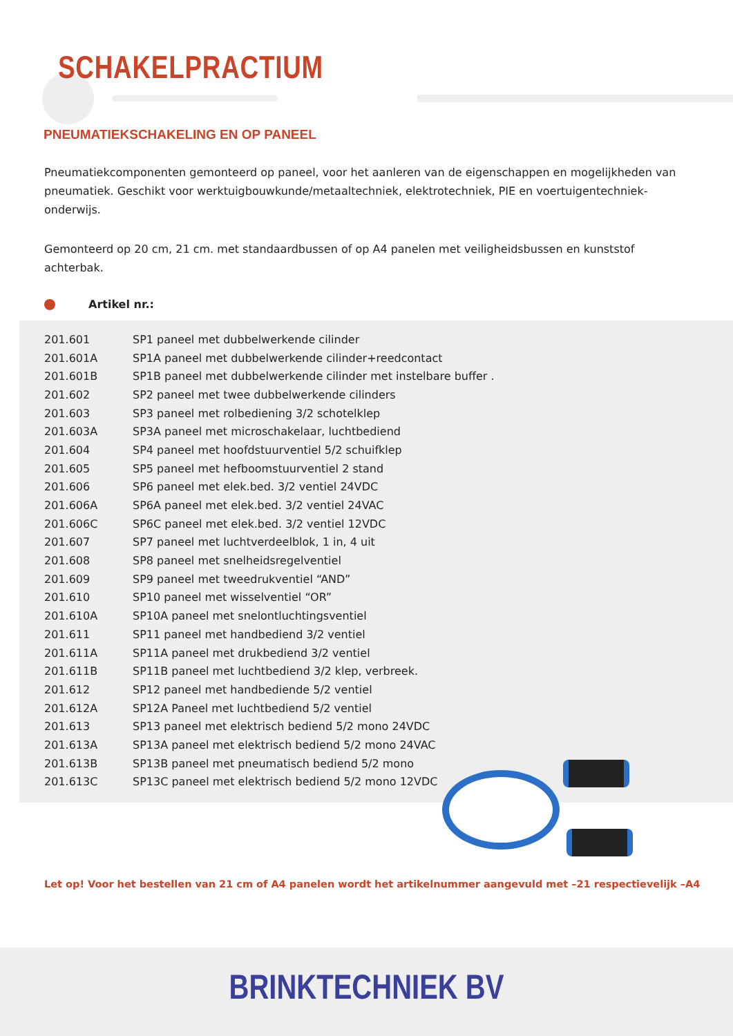SCHAKELPRACTIUM
PNEUMATIEKSCHAKELING EN OP PANEEL
Pneumatiekcomponenten gemonteerd op paneel, voor het aanleren van de eigenschappen en mogelijkheden van pneumatiek. Geschikt voor werktuigbouwkunde/metaaltechniek, elektrotechniek, PIE en voertuigentechniek-onderwijs.
Gemonteerd op 20 cm, 21 cm. met standaardbussen of op A4 panelen met veiligheidsbussen en kunststof achterbak.
Artikel nr.:
| 201.601 | SP1 paneel met dubbelwerkende cilinder |
| 201.601A | SP1A paneel met dubbelwerkende cilinder+reedcontact |
| 201.601B | SP1B paneel met dubbelwerkende cilinder met instelbare buffer . |
| 201.602 | SP2 paneel met twee dubbelwerkende cilinders |
| 201.603 | SP3 paneel met rolbediening 3/2 schotelklep |
| 201.603A | SP3A paneel met microschakelaar, luchtbediend |
| 201.604 | SP4 paneel met hoofdstuurventiel 5/2 schuifklep |
| 201.605 | SP5 paneel met hefboomstuurventiel 2 stand |
| 201.606 | SP6 paneel met elek.bed. 3/2 ventiel 24VDC |
| 201.606A | SP6A paneel met elek.bed. 3/2 ventiel 24VAC |
| 201.606C | SP6C paneel met elek.bed. 3/2 ventiel 12VDC |
| 201.607 | SP7 paneel met luchtverdeelblok, 1 in, 4 uit |
| 201.608 | SP8 paneel met snelheidsregelventiel |
| 201.609 | SP9 paneel met tweedrukventiel “AND” |
| 201.610 | SP10 paneel met wisselventiel “OR” |
| 201.610A | SP10A paneel met snelontluchtingsventiel |
| 201.611 | SP11 paneel met handbediend 3/2 ventiel |
| 201.611A | SP11A paneel met drukbediend 3/2 ventiel |
| 201.611B | SP11B paneel met luchtbediend 3/2 klep, verbreek. |
| 201.612 | SP12 paneel met handbediende 5/2 ventiel |
| 201.612A | SP12A Paneel met luchtbediend 5/2 ventiel |
| 201.613 | SP13 paneel met elektrisch bediend 5/2 mono 24VDC |
| 201.613A | SP13A paneel met elektrisch bediend 5/2 mono 24VAC |
| 201.613B | SP13B paneel met pneumatisch bediend 5/2 mono |
| 201.613C | SP13C paneel met elektrisch bediend 5/2 mono 12VDC |
Let op! Voor het bestellen van 21 cm of A4 panelen wordt het artikelnummer aangevuld met –21 respectievelijk –A4
BRINKTECHNIEK BV